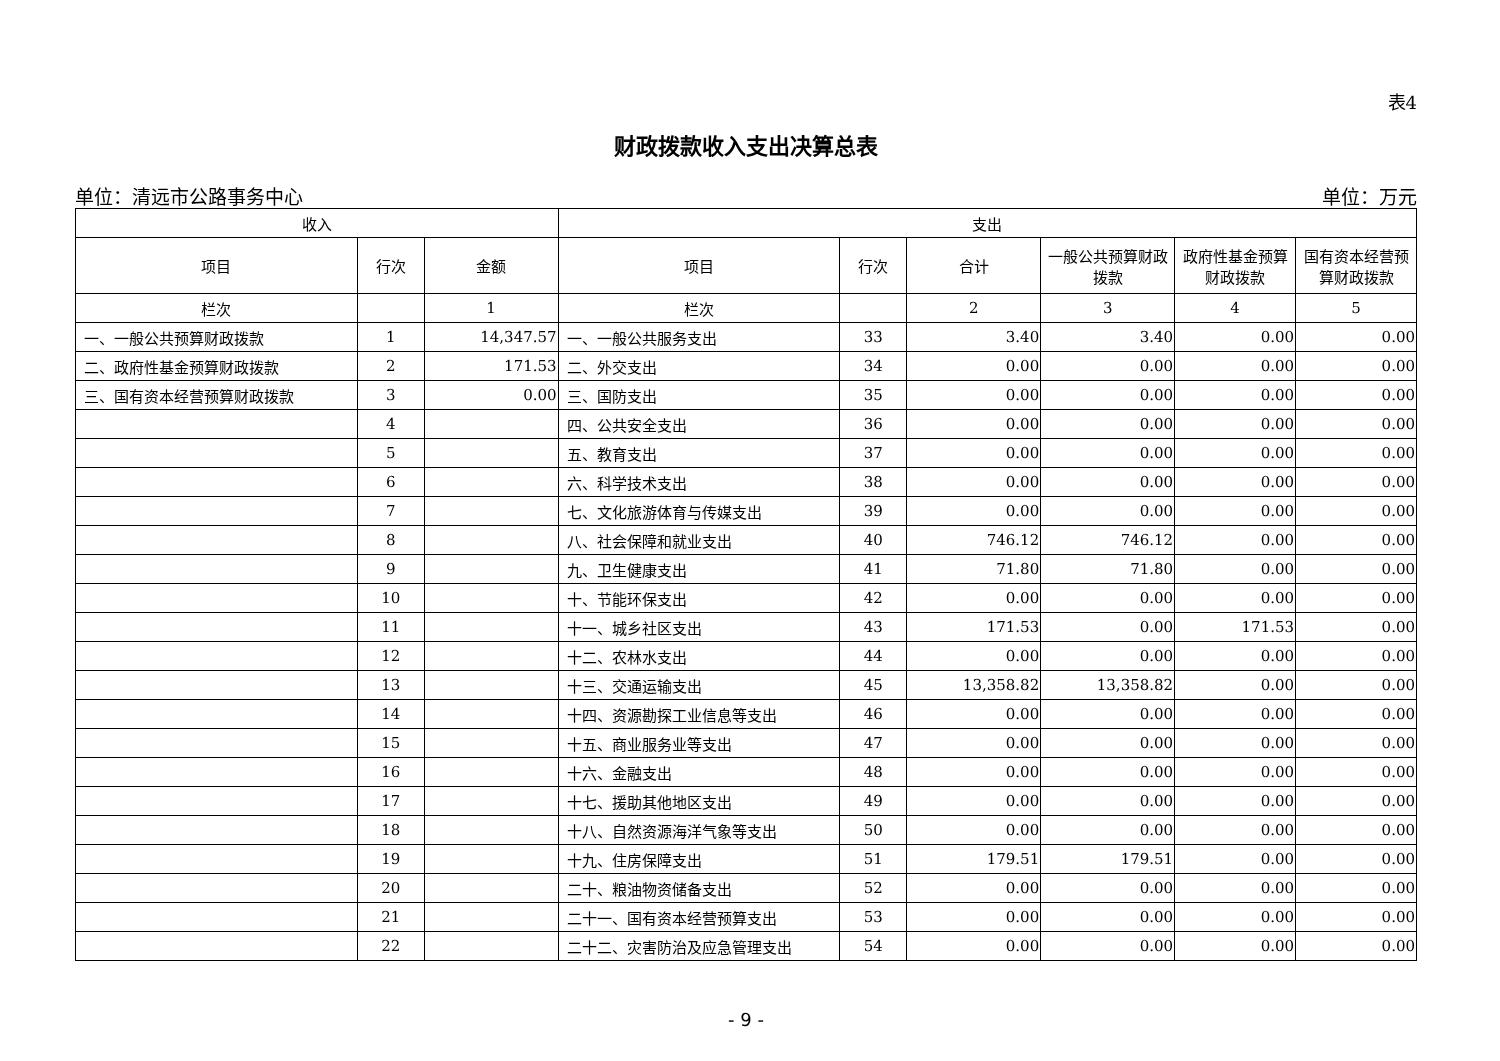表4
财政拨款收入支出决算总表
单位：清远市公路事务中心 单位：万元
| 收入 | | | 支出 | | | | | |
| --- | --- | --- | --- | --- | --- | --- | --- | --- |
| 项目 | 行次 | 金额 | 项目 | 行次 | 合计 | 一般公共预算财政拨款 | 政府性基金预算财政拨款 | 国有资本经营预算财政拨款 |
| 栏次 | | 1 | 栏次 | | 2 | 3 | 4 | 5 |
| 一、一般公共预算财政拨款 | 1 | 14,347.57 | 一、一般公共服务支出 | 33 | 3.40 | 3.40 | 0.00 | 0.00 |
| 二、政府性基金预算财政拨款 | 2 | 171.53 | 二、外交支出 | 34 | 0.00 | 0.00 | 0.00 | 0.00 |
| 三、国有资本经营预算财政拨款 | 3 | 0.00 | 三、国防支出 | 35 | 0.00 | 0.00 | 0.00 | 0.00 |
| | 4 | | 四、公共安全支出 | 36 | 0.00 | 0.00 | 0.00 | 0.00 |
| | 5 | | 五、教育支出 | 37 | 0.00 | 0.00 | 0.00 | 0.00 |
| | 6 | | 六、科学技术支出 | 38 | 0.00 | 0.00 | 0.00 | 0.00 |
| | 7 | | 七、文化旅游体育与传媒支出 | 39 | 0.00 | 0.00 | 0.00 | 0.00 |
| | 8 | | 八、社会保障和就业支出 | 40 | 746.12 | 746.12 | 0.00 | 0.00 |
| | 9 | | 九、卫生健康支出 | 41 | 71.80 | 71.80 | 0.00 | 0.00 |
| | 10 | | 十、节能环保支出 | 42 | 0.00 | 0.00 | 0.00 | 0.00 |
| | 11 | | 十一、城乡社区支出 | 43 | 171.53 | 0.00 | 171.53 | 0.00 |
| | 12 | | 十二、农林水支出 | 44 | 0.00 | 0.00 | 0.00 | 0.00 |
| | 13 | | 十三、交通运输支出 | 45 | 13,358.82 | 13,358.82 | 0.00 | 0.00 |
| | 14 | | 十四、资源勘探工业信息等支出 | 46 | 0.00 | 0.00 | 0.00 | 0.00 |
| | 15 | | 十五、商业服务业等支出 | 47 | 0.00 | 0.00 | 0.00 | 0.00 |
| | 16 | | 十六、金融支出 | 48 | 0.00 | 0.00 | 0.00 | 0.00 |
| | 17 | | 十七、援助其他地区支出 | 49 | 0.00 | 0.00 | 0.00 | 0.00 |
| | 18 | | 十八、自然资源海洋气象等支出 | 50 | 0.00 | 0.00 | 0.00 | 0.00 |
| | 19 | | 十九、住房保障支出 | 51 | 179.51 | 179.51 | 0.00 | 0.00 |
| | 20 | | 二十、粮油物资储备支出 | 52 | 0.00 | 0.00 | 0.00 | 0.00 |
| | 21 | | 二十一、国有资本经营预算支出 | 53 | 0.00 | 0.00 | 0.00 | 0.00 |
| | 22 | | 二十二、灾害防治及应急管理支出 | 54 | 0.00 | 0.00 | 0.00 | 0.00 |
- 9 -